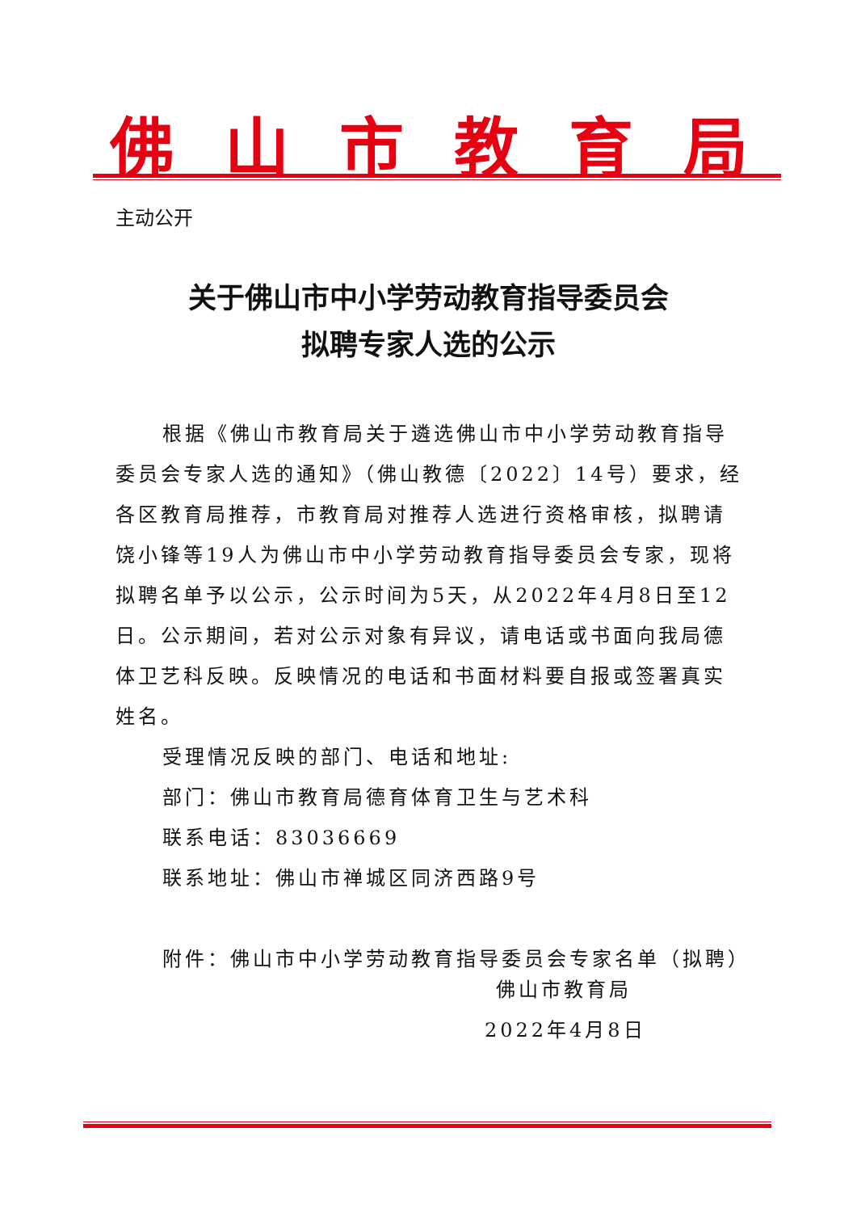佛山市教育局
主动公开
关于佛山市中小学劳动教育指导委员会
拟聘专家人选的公示
根据《佛山市教育局关于遴选佛山市中小学劳动教育指导委员会专家人选的通知》（佛山教德〔2022〕14号）要求，经各区教育局推荐，市教育局对推荐人选进行资格审核，拟聘请饶小锋等19人为佛山市中小学劳动教育指导委员会专家，现将拟聘名单予以公示，公示时间为5天，从2022年4月8日至12日。公示期间，若对公示对象有异议，请电话或书面向我局德体卫艺科反映。反映情况的电话和书面材料要自报或签署真实姓名。
受理情况反映的部门、电话和地址:
部门：佛山市教育局德育体育卫生与艺术科
联系电话：83036669
联系地址：佛山市禅城区同济西路9号
附件：佛山市中小学劳动教育指导委员会专家名单（拟聘）
佛山市教育局
2022年4月8日